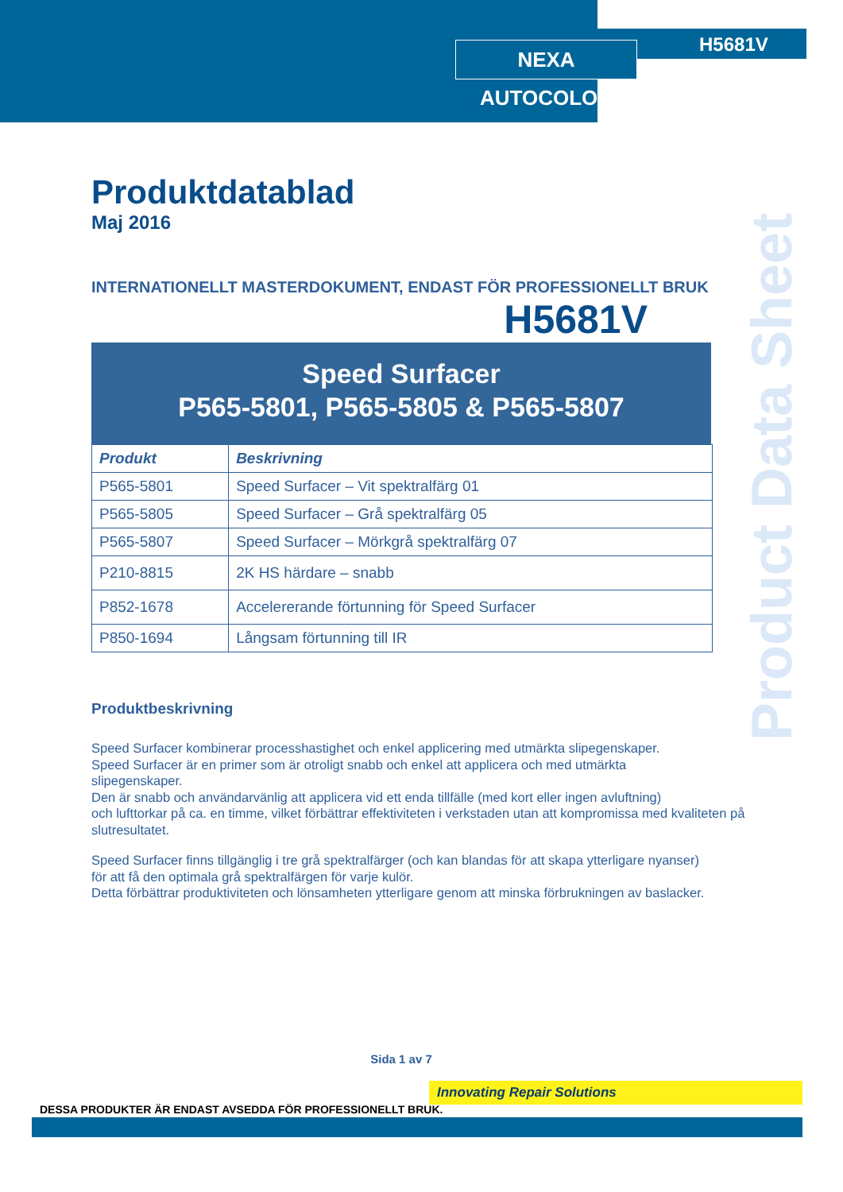NEXA AUTOCOLOR H5681V
Product Data Sheet
Produktdatablad
Maj 2016
INTERNATIONELLT MASTERDOKUMENT, ENDAST FÖR PROFESSIONELLT BRUK
H5681V
Speed Surfacer
P565-5801, P565-5805 & P565-5807
| Produkt | Beskrivning |
| --- | --- |
| P565-5801 | Speed Surfacer – Vit spektralfärg 01 |
| P565-5805 | Speed Surfacer – Grå spektralfärg 05 |
| P565-5807 | Speed Surfacer – Mörkgrå spektralfärg 07 |
| P210-8815 | 2K HS härdare – snabb |
| P852-1678 | Accelererande förtunning för Speed Surfacer |
| P850-1694 | Långsam förtunning till IR |
Produktbeskrivning
Speed Surfacer kombinerar processhastighet och enkel applicering med utmärkta slipegenskaper.
Speed Surfacer är en primer som är otroligt snabb och enkel att applicera och med utmärkta
slipegenskaper.
Den är snabb och användarvänlig att applicera vid ett enda tillfälle (med kort eller ingen avluftning)
och lufttorkar på ca. en timme, vilket förbättrar effektiviteten i verkstaden utan att kompromissa med kvaliteten på slutresultatet.
Speed Surfacer finns tillgänglig i tre grå spektralfärger (och kan blandas för att skapa ytterligare nyanser)
för att få den optimala grå spektralfärgen för varje kulör.
Detta förbättrar produktiviteten och lönsamheten ytterligare genom att minska förbrukningen av baslacker.
Sida 1 av 7
Innovating Repair Solutions
DESSA PRODUKTER ÄR ENDAST AVSEDDA FÖR PROFESSIONELLT BRUK.